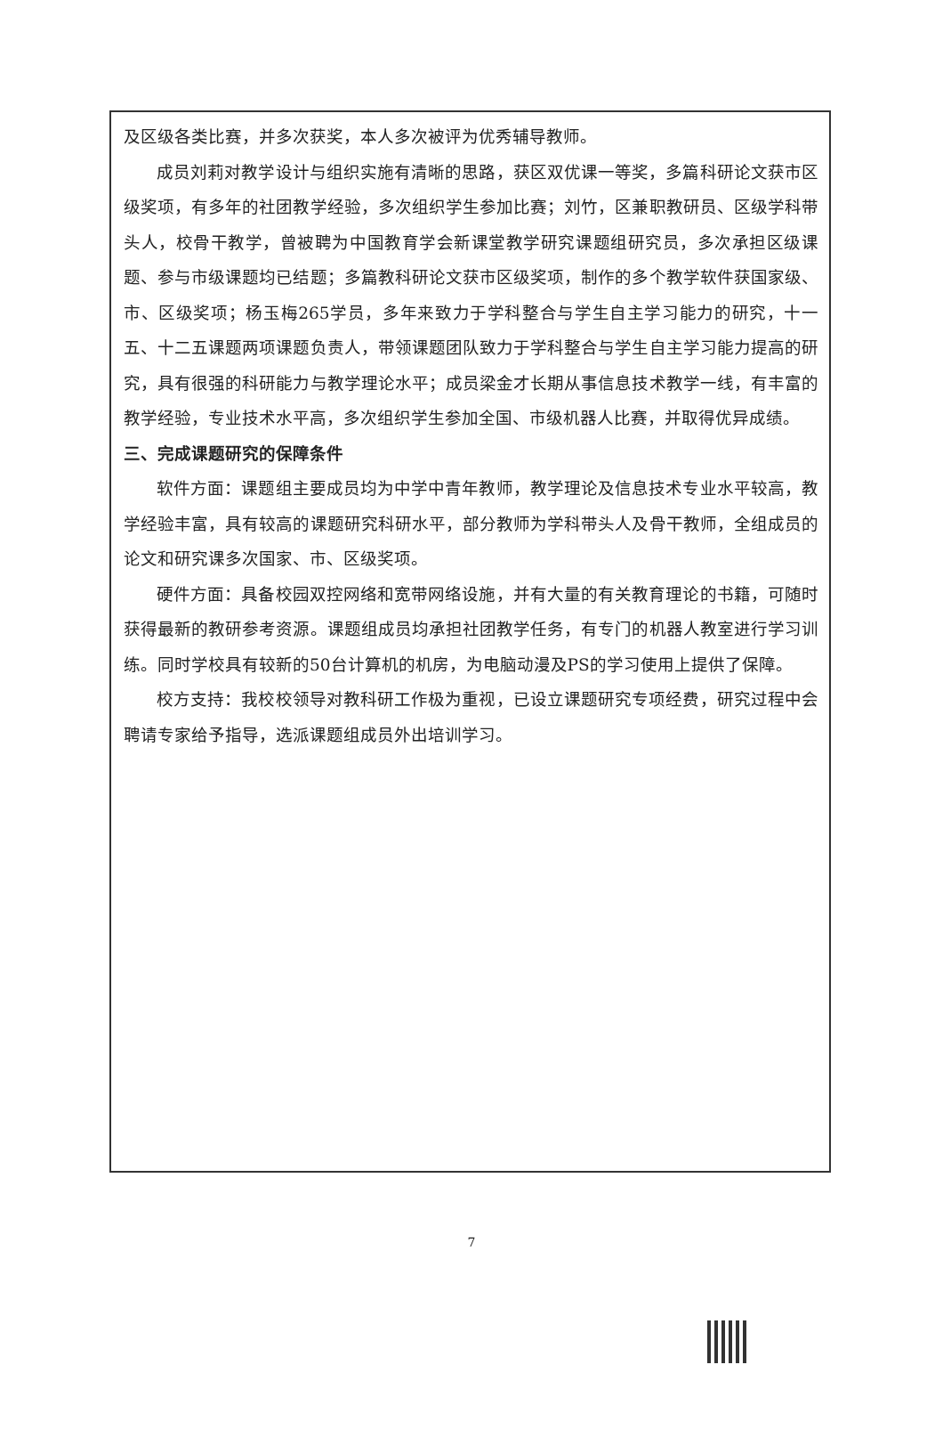及区级各类比赛，并多次获奖，本人多次被评为优秀辅导教师。
成员刘莉对教学设计与组织实施有清晰的思路，获区双优课一等奖，多篇科研论文获市区级奖项，有多年的社团教学经验，多次组织学生参加比赛；刘竹，区兼职教研员、区级学科带头人，校骨干教学，曾被聘为中国教育学会新课堂教学研究课题组研究员，多次承担区级课题、参与市级课题均已结题；多篇教科研论文获市区级奖项，制作的多个教学软件获国家级、市、区级奖项；杨玉梅265学员，多年来致力于学科整合与学生自主学习能力的研究，十一五、十二五课题两项课题负责人，带领课题团队致力于学科整合与学生自主学习能力提高的研究，具有很强的科研能力与教学理论水平；成员梁金才长期从事信息技术教学一线，有丰富的教学经验，专业技术水平高，多次组织学生参加全国、市级机器人比赛，并取得优异成绩。
三、完成课题研究的保障条件
软件方面：课题组主要成员均为中学中青年教师，教学理论及信息技术专业水平较高，教学经验丰富，具有较高的课题研究科研水平，部分教师为学科带头人及骨干教师，全组成员的论文和研究课多次国家、市、区级奖项。
硬件方面：具备校园双控网络和宽带网络设施，并有大量的有关教育理论的书籍，可随时获得最新的教研参考资源。课题组成员均承担社团教学任务，有专门的机器人教室进行学习训练。同时学校具有较新的50台计算机的机房，为电脑动漫及PS的学习使用上提供了保障。
校方支持：我校校领导对教科研工作极为重视，已设立课题研究专项经费，研究过程中会聘请专家给予指导，选派课题组成员外出培训学习。
7